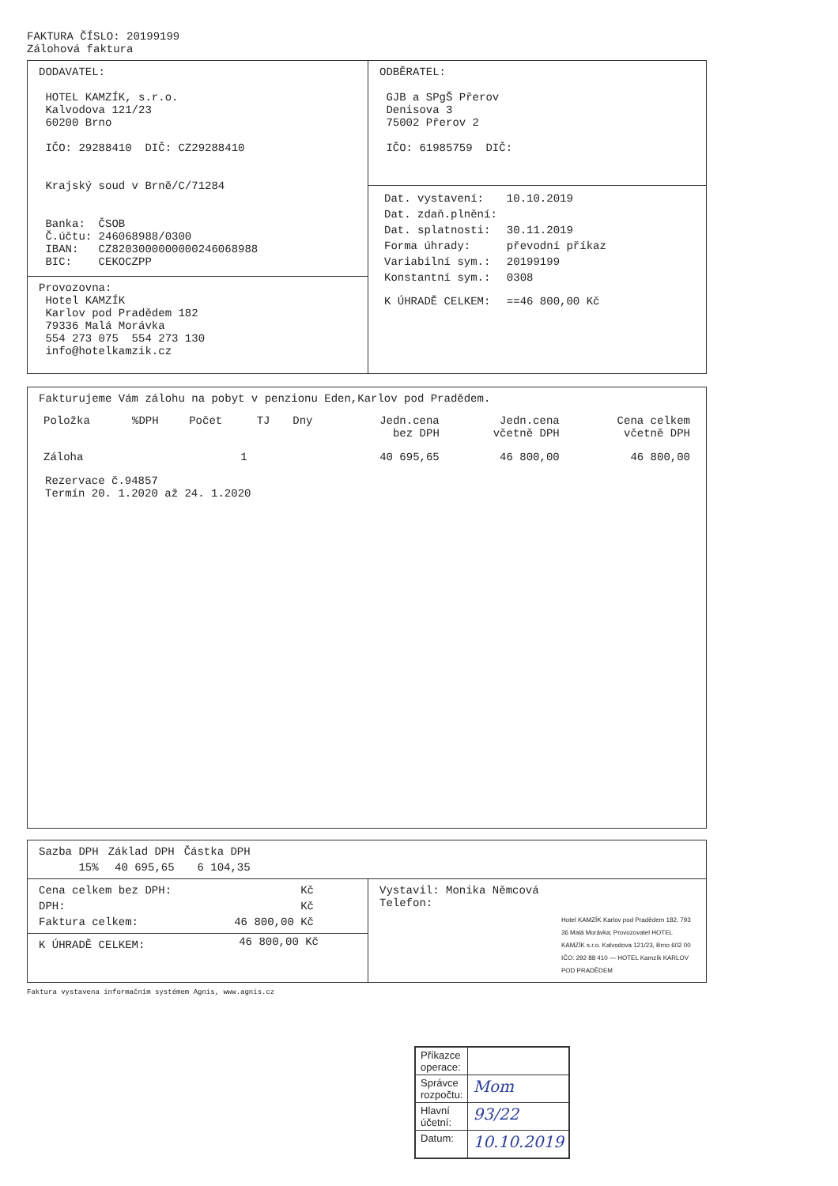FAKTURA ČÍSLO: 20199199
Zálohová faktura
DODAVATEL:
HOTEL KAMZÍK, s.r.o.
Kalvodova 121/23
60200 Brno
IČO: 29288410 DIČ: CZ29288410
Krajský soud v Brně/C/71284
Banka: ČSOB
Č.účtu: 246068988/0300
IBAN: CZ8203000000000246068988
BIC: CEKOCZPP
Provozovna:
Hotel KAMZÍK
Karlov pod Pradědem 182
79336 Malá Morávka
554 273 075 554 273 130
info@hotelkamzik.cz
ODBĚRATEL:
GJB a SPgŠ Přerov
Denisova 3
75002 Přerov 2
IČO: 61985759 DIČ:
| Dat. vystavení: | 10.10.2019 |
| Dat. zdaň.plnění: | |
| Dat. splatnosti: | 30.11.2019 |
| Forma úhrady: | převodní příkaz |
| Variabilní sym.: | 20199199 |
| Konstantní sym.: | 0308 |
| K ÚHRADĚ CELKEM: | ==46 800,00 Kč |
Fakturujeme Vám zálohu na pobyt v penzionu Eden,Karlov pod Pradědem.
| Položka | %DPH | Počet | TJ | Dny | Jedn.cena bez DPH | Jedn.cena včetně DPH | Cena celkem včetně DPH |
| --- | --- | --- | --- | --- | --- | --- | --- |
| Záloha | | 1 | | | 40 695,65 | 46 800,00 | 46 800,00 |
Rezervace č.94857
Termín 20. 1.2020 až 24. 1.2020
| Sazba DPH | Základ DPH | Částka DPH |
| --- | --- | --- |
| 15% | 40 695,65 | 6 104,35 |
| Cena celkem bez DPH: | Kč |
| DPH: | Kč |
| Faktura celkem: | 46 800,00 Kč |
| K ÚHRADĚ CELKEM: | 46 800,00 Kč |
Vystavil: Monika Němcová
Telefon:
Hotel KAMZÍK Karlov pod Pradědem 182, 793 36 Malá Morávka; Provozovatel HOTEL KAMZÍK s.r.o. Kalvodova 121/23, Brno 602 00 IČO: 292 88 410 — HOTEL Kamzík KARLOV POD PRADĚDEM
Faktura vystavena informačním systémem Agnis, www.agnis.cz
| Příkazce operace: | |
| Správce rozpočtu: | Mom |
| Hlavní účetní: | 93/22 |
| Datum: | 10.10.2019 |